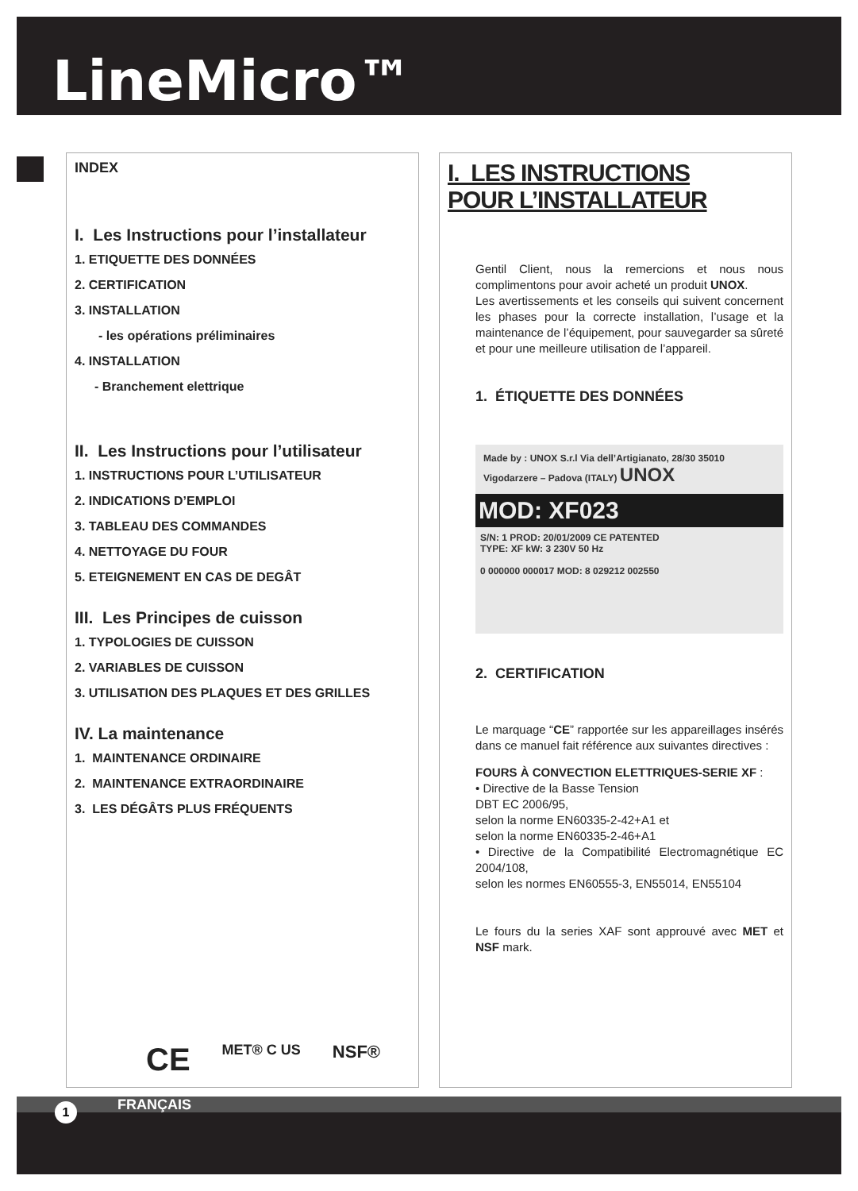LineMicro™
INDEX
I. Les Instructions pour l’installateur
1. ETIQUETTE DES DONNÉES
2. CERTIFICATION
3. INSTALLATION
- les opérations préliminaires
4. INSTALLATION
- Branchement elettrique
II. Les Instructions pour l’utilisateur
1. INSTRUCTIONS POUR L’UTILISATEUR
2. INDICATIONS D’EMPLOI
3. TABLEAU DES COMMANDES
4. NETTOYAGE DU FOUR
5. ETEIGNEMENT EN CAS DE DEGÂT
III. Les Principes de cuisson
1. TYPOLOGIES DE CUISSON
2. VARIABLES DE CUISSON
3. UTILISATION DES PLAQUES ET DES GRILLES
IV. La maintenance
1. MAINTENANCE ORDINAIRE
2. MAINTENANCE EXTRAORDINAIRE
3. LES DÉGÂTS PLUS FRÉQUENTS
CE MET® C US NSF®
I. LES INSTRUCTIONS
POUR L’INSTALLATEUR
Gentil Client, nous la remercions et nous nous complimentons pour avoir acheté un produit UNOX.
Les avertissements et les conseils qui suivent concernent les phases pour la correcte installation, l’usage et la maintenance de l’équipement, pour sauvegarder sa sûreté et pour une meilleure utilisation de l’appareil.
1. ÉTIQUETTE DES DONNÉES
Made by : UNOX S.r.l Via dell’Artigianato, 28/30 35010 Vigodarzere – Padova (ITALY) UNOX
MOD: XF023
S/N: 1 PROD: 20/01/2009 CE PATENTED
TYPE: XF kW: 3 230V 50 Hz
0 000000 000017 MOD: 8 029212 002550
2. CERTIFICATION
Le marquage “CE” rapportée sur les appareillages insérés dans ce manuel fait référence aux suivantes directives :
FOURS À CONVECTION ELETTRIQUES-SERIE XF :
• Directive de la Basse Tension
DBT EC 2006/95,
selon la norme EN60335-2-42+A1 et
selon la norme EN60335-2-46+A1
• Directive de la Compatibilité Electromagnétique EC 2004/108,
selon les normes EN60555-3, EN55014, EN55104
Le fours du la series XAF sont approuvé avec MET et NSF mark.
FRANÇAIS
1